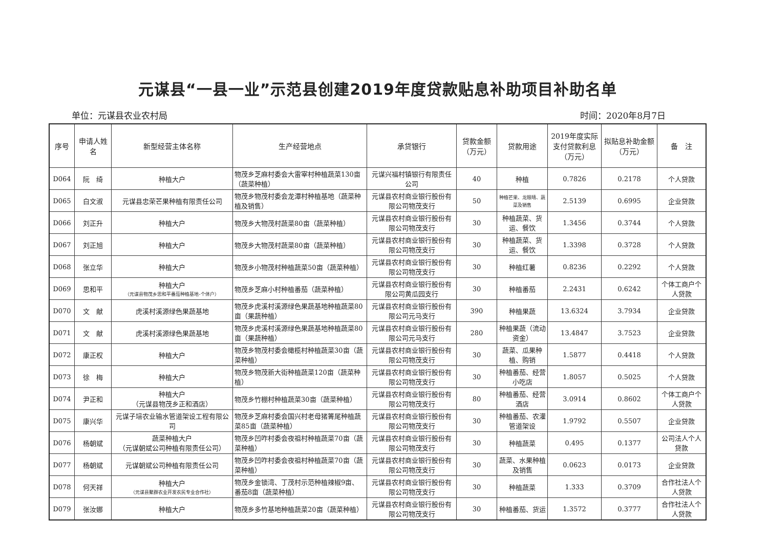元谋县“一县一业”示范县创建2019年度贷款贴息补助项目补助名单
单位：元谋县农业农村局 时间：2020年8月7日
| 序号 | 申请人姓名 | 新型经营主体名称 | 生产经营地点 | 承贷银行 | 贷款金额（万元） | 贷款用途 | 2019年度实际支付贷款利息（万元） | 拟贴息补助金额（万元） | 备 注 |
| --- | --- | --- | --- | --- | --- | --- | --- | --- | --- |
| D064 | 阮 绮 | 种植大户 | 物茂乡芝麻村委会大雷宰村种植蔬菜130亩（蔬菜种植） | 元谋兴福村镇银行有限责任公司 | 40 | 种植 | 0.7826 | 0.2178 | 个人贷款 |
| D065 | 白文淑 | 元谋县忠荣芒果种植有限责任公司 | 物茂乡物茂村委会龙潭村种植基地（蔬菜种植及销售） | 元谋县农村商业银行股份有限公司物茂支行 | 50 | 种植芒果、龙眼晴、蔬菜及销售 | 2.5139 | 0.6995 | 企业贷款 |
| D066 | 刘正升 | 种植大户 | 物茂乡大物茂村蔬菜80亩（蔬菜种植） | 元谋县农村商业银行股份有限公司物茂支行 | 30 | 种植蔬菜、货运、餐饮 | 1.3456 | 0.3744 | 个人贷款 |
| D067 | 刘正旭 | 种植大户 | 物茂乡大物茂村蔬菜80亩（蔬菜种植） | 元谋县农村商业银行股份有限公司物茂支行 | 30 | 种植蔬菜、货运、餐饮 | 1.3398 | 0.3728 | 个人贷款 |
| D068 | 张立华 | 种植大户 | 物茂乡小物茂村种植蔬菜50亩（蔬菜种植） | 元谋县农村商业银行股份有限公司物茂支行 | 30 | 种植红薯 | 0.8236 | 0.2292 | 个人贷款 |
| D069 | 思和平 | 种植大户 （元谋县物茂乡思和平番茄种植基地-个体户） | 物茂乡芝麻小村种植番茄（蔬菜种植） | 元谋县农村商业银行股份有限公司黄瓜园支行 | 30 | 种植番茄 | 2.2431 | 0.6242 | 个体工商户个人贷款 |
| D070 | 文 献 | 虎溪村溪源绿色果蔬基地 | 物茂乡虎溪村溪源绿色果蔬基地种植蔬菜80亩（果蔬种植） | 元谋县农村商业银行股份有限公司元马支行 | 390 | 种植果蔬 | 13.6324 | 3.7934 | 企业贷款 |
| D071 | 文 献 | 虎溪村溪源绿色果蔬基地 | 物茂乡虎溪村溪源绿色果蔬基地种植蔬菜80亩（果蔬种植） | 元谋县农村商业银行股份有限公司元马支行 | 280 | 种植果蔬（流动资金） | 13.4847 | 3.7523 | 企业贷款 |
| D072 | 康正权 | 种植大户 | 物茂乡物茂村委会橄榄村种植蔬菜30亩（蔬菜种植） | 元谋县农村商业银行股份有限公司物茂支行 | 30 | 蔬菜、瓜果种植、购销 | 1.5877 | 0.4418 | 个人贷款 |
| D073 | 徐 梅 | 种植大户 | 物茂乡物茂新大街种植蔬菜120亩（蔬菜种植） | 元谋县农村商业银行股份有限公司物茂支行 | 30 | 种植番茄、经营小吃店 | 1.8057 | 0.5025 | 个人贷款 |
| D074 | 尹正和 | 种植大户 （元谋县物茂乡正和酒店） | 物茂乡竹棚村种植蔬菜30亩（蔬菜种植） | 元谋县农村商业银行股份有限公司物茂支行 | 80 | 种植番茄、经营酒店 | 3.0914 | 0.8602 | 个体工商户个人贷款 |
| D075 | 康兴华 | 元谋子培农业输水管道架设工程有限公司 | 物茂乡芝麻村委会国兴村老母猪箐尾种植蔬菜85亩（蔬菜种植） | 元谋县农村商业银行股份有限公司物茂支行 | 30 | 种植番茄、农灌管道架设 | 1.9792 | 0.5507 | 企业贷款 |
| D076 | 杨朝斌 | 蔬菜种植大户 （元谋朝斌公司种植有限责任公司） | 物茂乡凹咋村委会夜祖村种植蔬菜70亩（蔬菜种植） | 元谋县农村商业银行股份有限公司物茂支行 | 30 | 种植蔬菜 | 0.495 | 0.1377 | 公司法人个人贷款 |
| D077 | 杨朝斌 | 元谋朝斌公司种植有限责任公司 | 物茂乡凹咋村委会夜祖村种植蔬菜70亩（蔬菜种植） | 元谋县农村商业银行股份有限公司物茂支行 | 30 | 蔬菜、水果种植及销售 | 0.0623 | 0.0173 | 企业贷款 |
| D078 | 何天祥 | 种植大户 （元谋县聚群农业开发农民专业合作社） | 物茂乡金锁湾、丁茂村示范种植辣椒9亩、番茄8亩（蔬菜种植） | 元谋县农村商业银行股份有限公司物茂支行 | 30 | 种植蔬菜 | 1.333 | 0.3709 | 合作社法人个人贷款 |
| D079 | 张汝娜 | 种植大户 | 物茂乡多竹基地种植蔬菜20亩（蔬菜种植） | 元谋县农村商业银行股份有限公司物茂支行 | 30 | 种植番茄、货运 | 1.3572 | 0.3777 | 合作社法人个人贷款 |